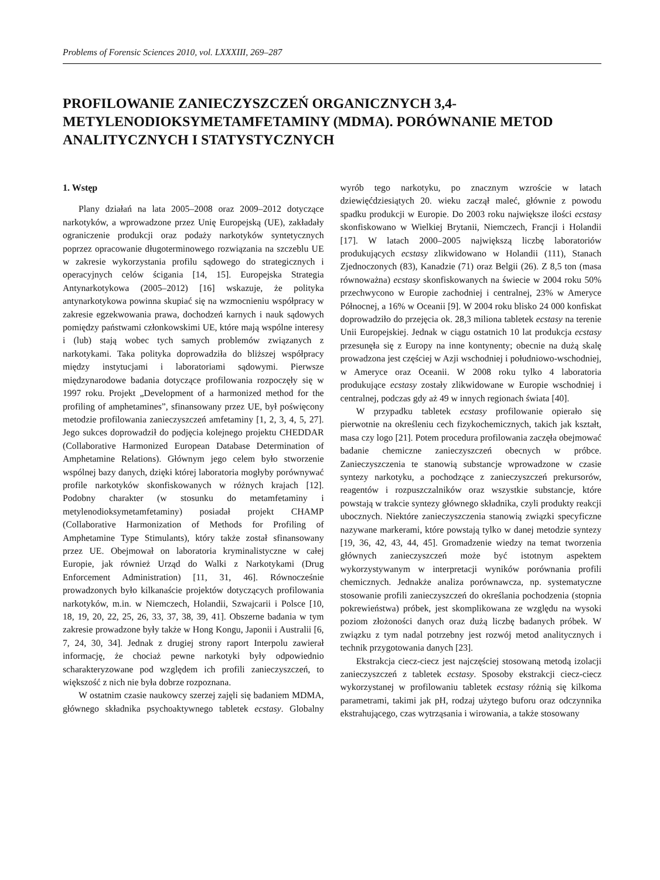Problems of Forensic Sciences 2010, vol. LXXXIII, 269–287
PROFILOWANIE ZANIECZYSZCZEŃ ORGANICZNYCH 3,4-METYLENODIOKSYMETAMFETAMINY (MDMA). PORÓWNANIE METOD ANALITYCZNYCH I STATYSTYCZNYCH
1. Wstęp
Plany działań na lata 2005–2008 oraz 2009–2012 dotyczące narkotyków, a wprowadzone przez Unię Europejską (UE), zakładały ograniczenie produkcji oraz podaży narkotyków syntetycznych poprzez opracowanie długoterminowego rozwiązania na szczeblu UE w zakresie wykorzystania profilu sądowego do strategicznych i operacyjnych celów ścigania [14, 15]. Europejska Strategia Antynarkotykowa (2005–2012) [16] wskazuje, że polityka antynarkotykowa powinna skupiać się na wzmocnieniu współpracy w zakresie egzekwowania prawa, dochodzeń karnych i nauk sądowych pomiędzy państwami członkowskimi UE, które mają wspólne interesy i (lub) stają wobec tych samych problemów związanych z narkotykami. Taka polityka doprowadziła do bliższej współpracy między instytucjami i laboratoriami sądowymi. Pierwsze międzynarodowe badania dotyczące profilowania rozpoczęły się w 1997 roku. Projekt „Development of a harmonized method for the profiling of amphetamines”, sfinansowany przez UE, był poświęcony metodzie profilowania zanieczyszczeń amfetaminy [1, 2, 3, 4, 5, 27]. Jego sukces doprowadził do podjęcia kolejnego projektu CHEDDAR (Collaborative Harmonized European Database Determination of Amphetamine Relations). Głównym jego celem było stworzenie wspólnej bazy danych, dzięki której laboratoria mogłyby porównywać profile narkotyków skonfiskowanych w różnych krajach [12]. Podobny charakter (w stosunku do metamfetaminy i metylenodioksymetamfetaminy) posiadał projekt CHAMP (Collaborative Harmonization of Methods for Profiling of Amphetamine Type Stimulants), który także został sfinansowany przez UE. Obejmował on laboratoria kryminalistyczne w całej Europie, jak również Urząd do Walki z Narkotykami (Drug Enforcement Administration) [11, 31, 46]. Równocześnie prowadzonych było kilkanaście projektów dotyczących profilowania narkotyków, m.in. w Niemczech, Holandii, Szwajcarii i Polsce [10, 18, 19, 20, 22, 25, 26, 33, 37, 38, 39, 41]. Obszerne badania w tym zakresie prowadzone były także w Hong Kongu, Japonii i Australii [6, 7, 24, 30, 34]. Jednak z drugiej strony raport Interpolu zawierał informację, że chociaż pewne narkotyki były odpowiednio scharakteryzowane pod względem ich profili zanieczyszczeń, to większość z nich nie była dobrze rozpoznana.
W ostatnim czasie naukowcy szerzej zajęli się badaniem MDMA, głównego składnika psychoaktywnego tabletek ecstasy. Globalny wyrób tego narkotyku, po znacznym wzroście w latach dziewięćdziesiątych 20. wieku zaczął maleć, głównie z powodu spadku produkcji w Europie. Do 2003 roku największe ilości ecstasy skonfiskowano w Wielkiej Brytanii, Niemczech, Francji i Holandii [17]. W latach 2000–2005 największą liczbę laboratoriów produkujących ecstasy zlikwidowano w Holandii (111), Stanach Zjednoczonych (83), Kanadzie (71) oraz Belgii (26). Z 8,5 ton (masa równoważna) ecstasy skonfiskowanych na świecie w 2004 roku 50% przechwycono w Europie zachodniej i centralnej, 23% w Ameryce Północnej, a 16% w Oceanii [9]. W 2004 roku blisko 24 000 konfiskat doprowadziło do przejęcia ok. 28,3 miliona tabletek ecstasy na terenie Unii Europejskiej. Jednak w ciągu ostatnich 10 lat produkcja ecstasy przesunęła się z Europy na inne kontynenty; obecnie na dużą skalę prowadzona jest częściej w Azji wschodniej i południowo-wschodniej, w Ameryce oraz Oceanii. W 2008 roku tylko 4 laboratoria produkujące ecstasy zostały zlikwidowane w Europie wschodniej i centralnej, podczas gdy aż 49 w innych regionach świata [40].
W przypadku tabletek ecstasy profilowanie opierało się pierwotnie na określeniu cech fizykochemicznych, takich jak kształt, masa czy logo [21]. Potem procedura profilowania zaczęła obejmować badanie chemiczne zanieczyszczeń obecnych w próbce. Zanieczyszczenia te stanowią substancje wprowadzone w czasie syntezy narkotyku, a pochodzące z zanieczyszczeń prekursorów, reagentów i rozpuszczalników oraz wszystkie substancje, które powstają w trakcie syntezy głównego składnika, czyli produkty reakcji ubocznych. Niektóre zanieczyszczenia stanowią związki specyficzne nazywane markerami, które powstają tylko w danej metodzie syntezy [19, 36, 42, 43, 44, 45]. Gromadzenie wiedzy na temat tworzenia głównych zanieczyszczeń może być istotnym aspektem wykorzystywanym w interpretacji wyników porównania profili chemicznych. Jednakże analiza porównawcza, np. systematyczne stosowanie profili zanieczyszczeń do określania pochodzenia (stopnia pokrewieństwa) próbek, jest skomplikowana ze względu na wysoki poziom złożoności danych oraz dużą liczbę badanych próbek. W związku z tym nadal potrzebny jest rozwój metod analitycznych i technik przygotowania danych [23].
Ekstrakcja ciecz-ciecz jest najczęściej stosowaną metodą izolacji zanieczyszczeń z tabletek ecstasy. Sposoby ekstrakcji ciecz-ciecz wykorzystanej w profilowaniu tabletek ecstasy różnią się kilkoma parametrami, takimi jak pH, rodzaj użytego buforu oraz odczynnika ekstrahującego, czas wytrząsania i wirowania, a także stosowany